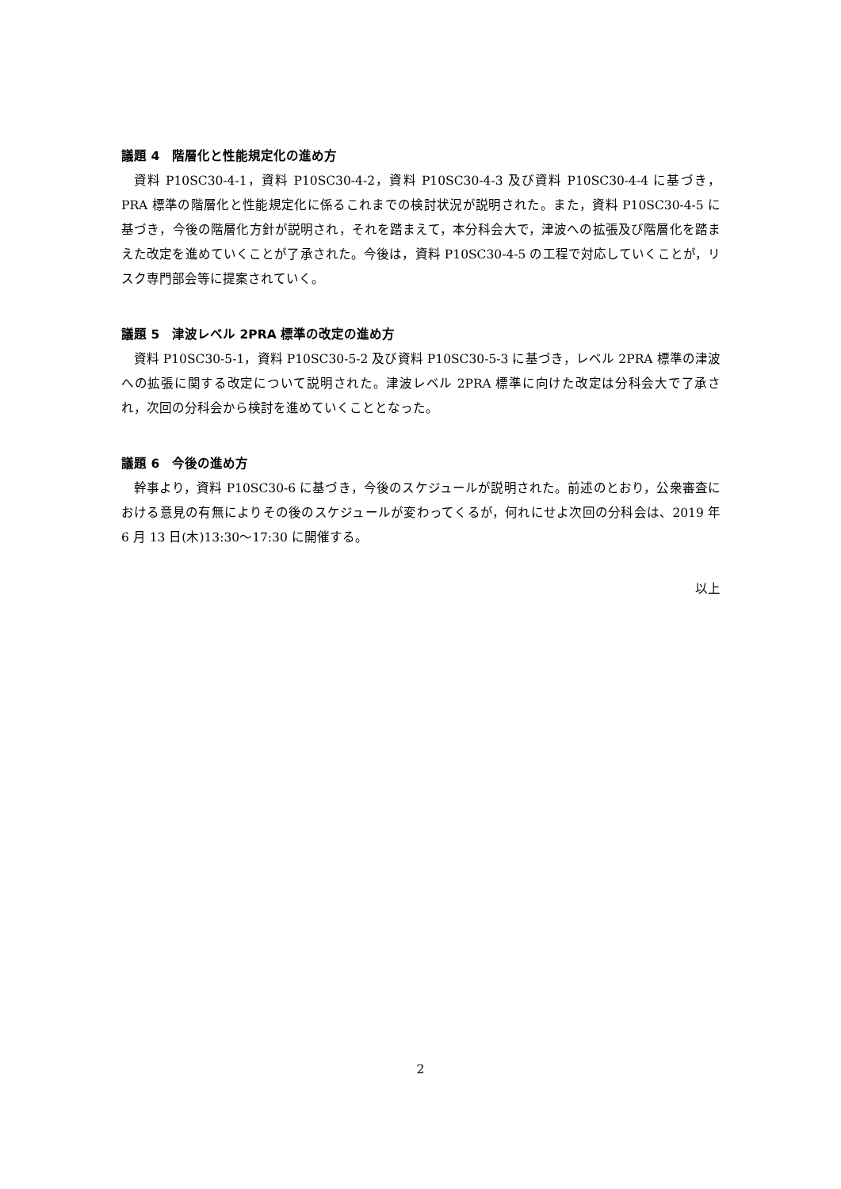議題 4　階層化と性能規定化の進め方
資料 P10SC30-4-1，資料 P10SC30-4-2，資料 P10SC30-4-3 及び資料 P10SC30-4-4 に基づき，PRA 標準の階層化と性能規定化に係るこれまでの検討状況が説明された。また，資料 P10SC30-4-5 に基づき，今後の階層化方針が説明され，それを踏まえて，本分科会大で，津波への拡張及び階層化を踏まえた改定を進めていくことが了承された。今後は，資料 P10SC30-4-5 の工程で対応していくことが，リスク専門部会等に提案されていく。
議題 5　津波レベル 2PRA 標準の改定の進め方
資料 P10SC30-5-1，資料 P10SC30-5-2 及び資料 P10SC30-5-3 に基づき，レベル 2PRA 標準の津波への拡張に関する改定について説明された。津波レベル 2PRA 標準に向けた改定は分科会大で了承され，次回の分科会から検討を進めていくこととなった。
議題 6　今後の進め方
幹事より，資料 P10SC30-6 に基づき，今後のスケジュールが説明された。前述のとおり，公衆審査における意見の有無によりその後のスケジュールが変わってくるが，何れにせよ次回の分科会は、2019 年 6 月 13 日(木)13:30～17:30 に開催する。
以上
2